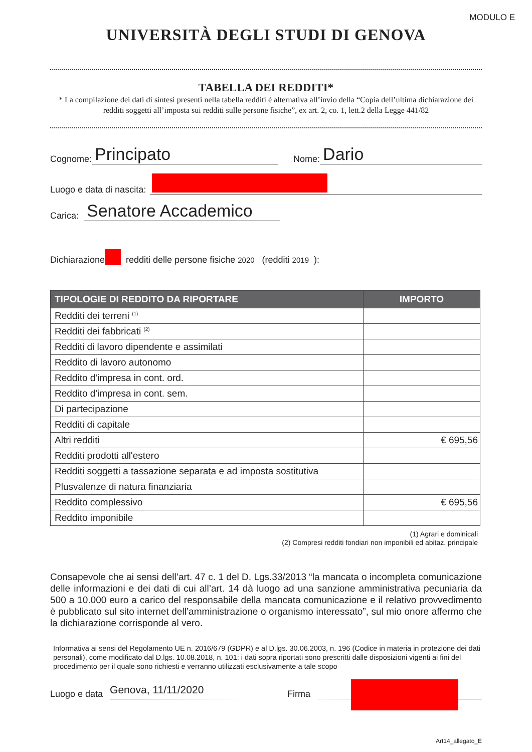MODULO E
UNIVERSITÀ DEGLI STUDI DI GENOVA
TABELLA DEI REDDITI*
* La compilazione dei dati di sintesi presenti nella tabella redditi è alternativa all’invio della “Copia dell’ultima dichiarazione dei redditi soggetti all’imposta sui redditi sulle persone fisiche”, ex art. 2, co. 1, lett.2 della Legge 441/82
Cognome: Principato Nome: Dario
Luogo e data di nascita:
Carica: Senatore Accademico
Dichiarazione redditi delle persone fisiche 2020 (redditi 2019 ):
| TIPOLOGIE DI REDDITO DA RIPORTARE | IMPORTO |
| --- | --- |
| Redditi dei terreni <sup>(1)</sup> | |
| Redditi dei fabbricati <sup>(2)</sup> | |
| Redditi di lavoro dipendente e assimilati | |
| Reddito di lavoro autonomo | |
| Reddito d'impresa in cont. ord. | |
| Reddito d'impresa in cont. sem. | |
| Di partecipazione | |
| Redditi di capitale | |
| Altri redditi | € 695,56 |
| Redditi prodotti all'estero | |
| Redditi soggetti a tassazione separata e ad imposta sostitutiva | |
| Plusvalenze di natura finanziaria | |
| Reddito complessivo | € 695,56 |
| Reddito imponibile | |
(1) Agrari e dominicali
(2) Compresi redditi fondiari non imponibili ed abitaz. principale
Consapevole che ai sensi dell’art. 47 c. 1 del D. Lgs.33/2013 “la mancata o incompleta comunicazione delle informazioni e dei dati di cui all’art. 14 dà luogo ad una sanzione amministrativa pecuniaria da 500 a 10.000 euro a carico del responsabile della mancata comunicazione e il relativo provvedimento è pubblicato sul sito internet dell’amministrazione o organismo interessato”, sul mio onore affermo che la dichiarazione corrisponde al vero.
Informativa ai sensi del Regolamento UE n. 2016/679 (GDPR) e al D.lgs. 30.06.2003, n. 196 (Codice in materia in protezione dei dati personali), come modificato dal D.lgs. 10.08.2018, n. 101: i dati sopra riportati sono prescritti dalle disposizioni vigenti ai fini del procedimento per il quale sono richiesti e verranno utilizzati esclusivamente a tale scopo
Luogo e data Genova, 11/11/2020 Firma
Art14_allegato_E